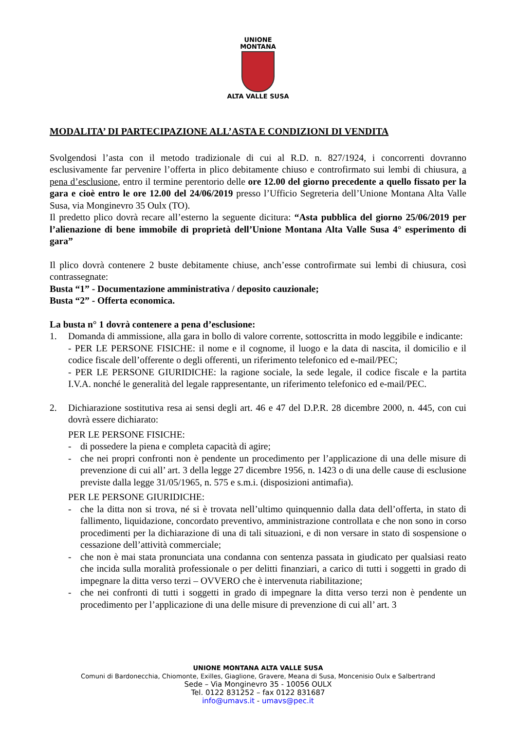UNIONE
MONTANA
ALTA VALLE SUSA
MODALITA’ DI PARTECIPAZIONE ALL’ASTA E CONDIZIONI DI VENDITA
Svolgendosi l’asta con il metodo tradizionale di cui al R.D. n. 827/1924, i concorrenti dovranno esclusivamente far pervenire l’offerta in plico debitamente chiuso e controfirmato sui lembi di chiusura, a pena d’esclusione, entro il termine perentorio delle ore 12.00 del giorno precedente a quello fissato per la gara e cioè entro le ore 12.00 del 24/06/2019 presso l’Ufficio Segreteria dell’Unione Montana Alta Valle Susa, via Monginevro 35 Oulx (TO).
Il predetto plico dovrà recare all’esterno la seguente dicitura: “Asta pubblica del giorno 25/06/2019 per l’alienazione di bene immobile di proprietà dell’Unione Montana Alta Valle Susa 4° esperimento di gara”
Il plico dovrà contenere 2 buste debitamente chiuse, anch’esse controfirmate sui lembi di chiusura, così contrassegnate:
Busta “1” - Documentazione amministrativa / deposito cauzionale;
Busta “2” - Offerta economica.
La busta n° 1 dovrà contenere a pena d’esclusione:
1. Domanda di ammissione, alla gara in bollo di valore corrente, sottoscritta in modo leggibile e indicante:
- PER LE PERSONE FISICHE: il nome e il cognome, il luogo e la data di nascita, il domicilio e il codice fiscale dell’offerente o degli offerenti, un riferimento telefonico ed e-mail/PEC;
- PER LE PERSONE GIURIDICHE: la ragione sociale, la sede legale, il codice fiscale e la partita I.V.A. nonché le generalità del legale rappresentante, un riferimento telefonico ed e-mail/PEC.
2. Dichiarazione sostitutiva resa ai sensi degli art. 46 e 47 del D.P.R. 28 dicembre 2000, n. 445, con cui dovrà essere dichiarato:
PER LE PERSONE FISICHE:
- di possedere la piena e completa capacità di agire;
- che nei propri confronti non è pendente un procedimento per l’applicazione di una delle misure di prevenzione di cui all’ art. 3 della legge 27 dicembre 1956, n. 1423 o di una delle cause di esclusione previste dalla legge 31/05/1965, n. 575 e s.m.i. (disposizioni antimafia).
PER LE PERSONE GIURIDICHE:
- che la ditta non si trova, né si è trovata nell’ultimo quinquennio dalla data dell’offerta, in stato di fallimento, liquidazione, concordato preventivo, amministrazione controllata e che non sono in corso procedimenti per la dichiarazione di una di tali situazioni, e di non versare in stato di sospensione o cessazione dell’attività commerciale;
- che non è mai stata pronunciata una condanna con sentenza passata in giudicato per qualsiasi reato che incida sulla moralità professionale o per delitti finanziari, a carico di tutti i soggetti in grado di impegnare la ditta verso terzi – OVVERO che è intervenuta riabilitazione;
- che nei confronti di tutti i soggetti in grado di impegnare la ditta verso terzi non è pendente un procedimento per l’applicazione di una delle misure di prevenzione di cui all’ art. 3
UNIONE MONTANA ALTA VALLE SUSA
Comuni di Bardonecchia, Chiomonte, Exilles, Giaglione, Gravere, Meana di Susa, Moncenisio Oulx e Salbertrand
Sede – Via Monginevro 35 - 10056 OULX
Tel. 0122 831252 – fax 0122 831687
info@umavs.it - umavs@pec.it